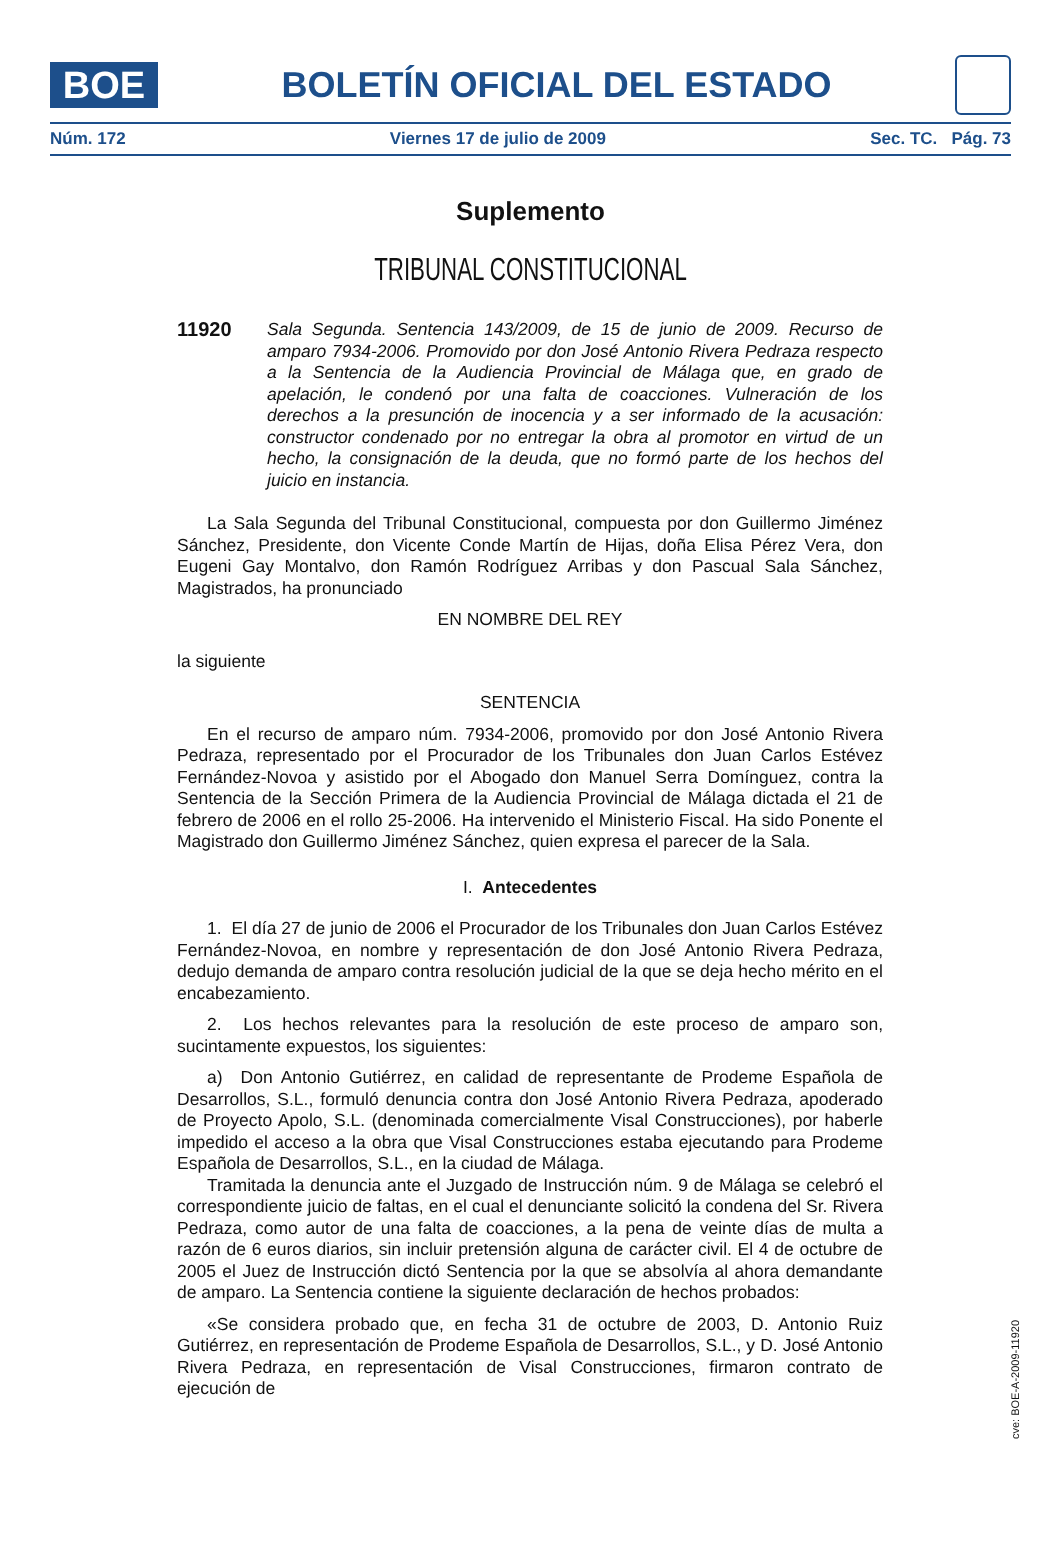BOE
BOLETÍN OFICIAL DEL ESTADO
Núm. 172 Viernes 17 de julio de 2009 Sec. TC. Pág. 73
Suplemento
TRIBUNAL CONSTITUCIONAL
11920
Sala Segunda. Sentencia 143/2009, de 15 de junio de 2009. Recurso de amparo 7934-2006. Promovido por don José Antonio Rivera Pedraza respecto a la Sentencia de la Audiencia Provincial de Málaga que, en grado de apelación, le condenó por una falta de coacciones. Vulneración de los derechos a la presunción de inocencia y a ser informado de la acusación: constructor condenado por no entregar la obra al promotor en virtud de un hecho, la consignación de la deuda, que no formó parte de los hechos del juicio en instancia.
La Sala Segunda del Tribunal Constitucional, compuesta por don Guillermo Jiménez Sánchez, Presidente, don Vicente Conde Martín de Hijas, doña Elisa Pérez Vera, don Eugeni Gay Montalvo, don Ramón Rodríguez Arribas y don Pascual Sala Sánchez, Magistrados, ha pronunciado
EN NOMBRE DEL REY
la siguiente
SENTENCIA
En el recurso de amparo núm. 7934-2006, promovido por don José Antonio Rivera Pedraza, representado por el Procurador de los Tribunales don Juan Carlos Estévez Fernández-Novoa y asistido por el Abogado don Manuel Serra Domínguez, contra la Sentencia de la Sección Primera de la Audiencia Provincial de Málaga dictada el 21 de febrero de 2006 en el rollo 25-2006. Ha intervenido el Ministerio Fiscal. Ha sido Ponente el Magistrado don Guillermo Jiménez Sánchez, quien expresa el parecer de la Sala.
I. Antecedentes
1. El día 27 de junio de 2006 el Procurador de los Tribunales don Juan Carlos Estévez Fernández-Novoa, en nombre y representación de don José Antonio Rivera Pedraza, dedujo demanda de amparo contra resolución judicial de la que se deja hecho mérito en el encabezamiento.
2. Los hechos relevantes para la resolución de este proceso de amparo son, sucintamente expuestos, los siguientes:
a) Don Antonio Gutiérrez, en calidad de representante de Prodeme Española de Desarrollos, S.L., formuló denuncia contra don José Antonio Rivera Pedraza, apoderado de Proyecto Apolo, S.L. (denominada comercialmente Visal Construcciones), por haberle impedido el acceso a la obra que Visal Construcciones estaba ejecutando para Prodeme Española de Desarrollos, S.L., en la ciudad de Málaga.
Tramitada la denuncia ante el Juzgado de Instrucción núm. 9 de Málaga se celebró el correspondiente juicio de faltas, en el cual el denunciante solicitó la condena del Sr. Rivera Pedraza, como autor de una falta de coacciones, a la pena de veinte días de multa a razón de 6 euros diarios, sin incluir pretensión alguna de carácter civil. El 4 de octubre de 2005 el Juez de Instrucción dictó Sentencia por la que se absolvía al ahora demandante de amparo. La Sentencia contiene la siguiente declaración de hechos probados:
«Se considera probado que, en fecha 31 de octubre de 2003, D. Antonio Ruiz Gutiérrez, en representación de Prodeme Española de Desarrollos, S.L., y D. José Antonio Rivera Pedraza, en representación de Visal Construcciones, firmaron contrato de ejecución de
cve: BOE-A-2009-11920